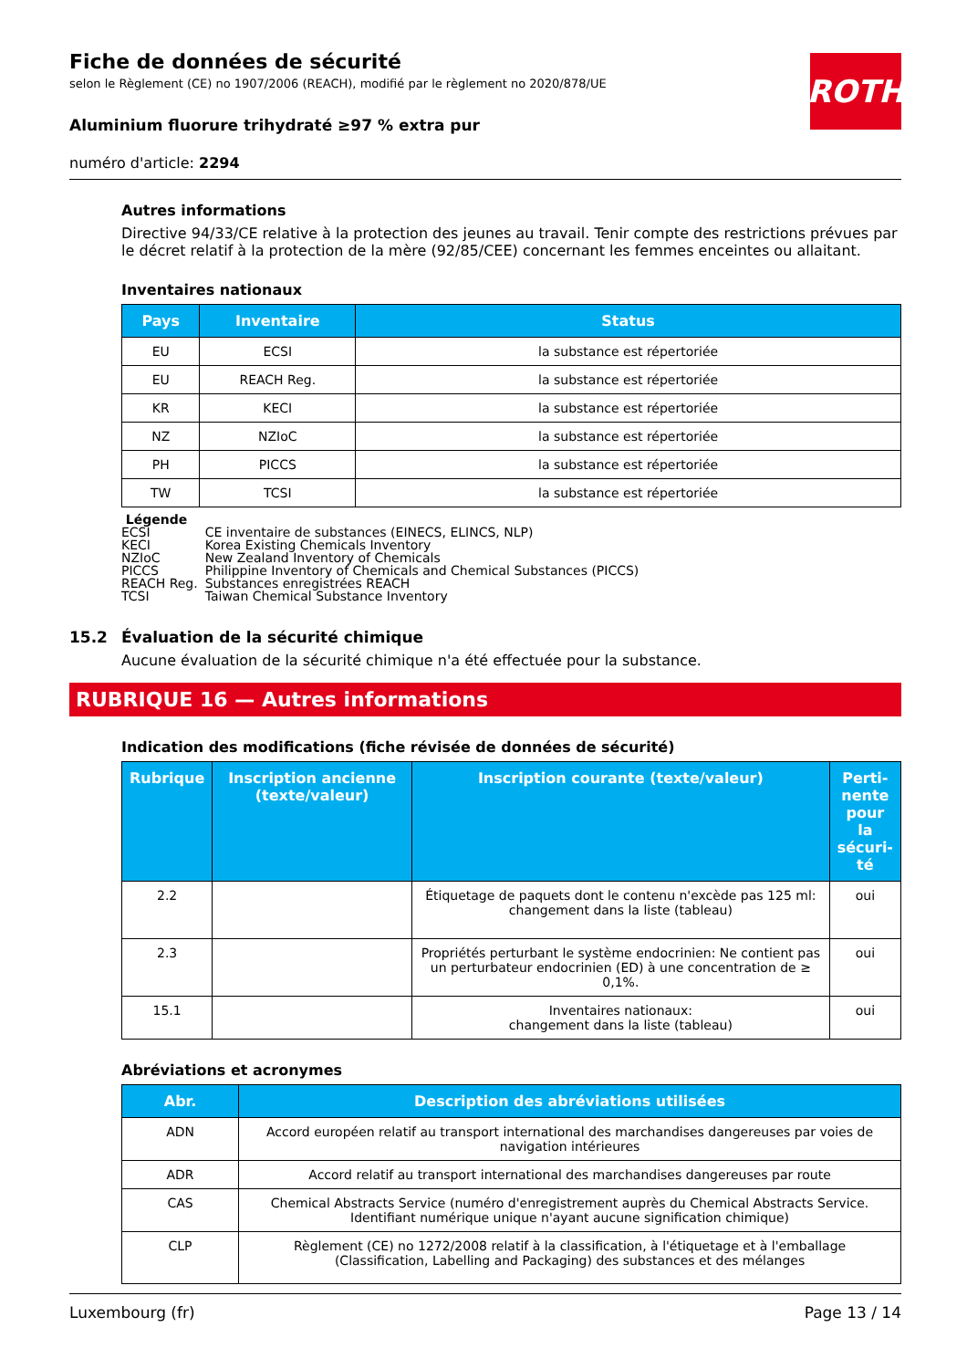ROTH
Fiche de données de sécurité
selon le Règlement (CE) no 1907/2006 (REACH), modifié par le règlement no 2020/878/UE
Aluminium fluorure trihydraté ≥97 % extra pur
numéro d'article: 2294
Autres informations
Directive 94/33/CE relative à la protection des jeunes au travail. Tenir compte des restrictions prévues par le décret relatif à la protection de la mère (92/85/CEE) concernant les femmes enceintes ou allaitant.
Inventaires nationaux
| Pays | Inventaire | Status |
| --- | --- | --- |
| EU | ECSI | la substance est répertoriée |
| EU | REACH Reg. | la substance est répertoriée |
| KR | KECI | la substance est répertoriée |
| NZ | NZIoC | la substance est répertoriée |
| PH | PICCS | la substance est répertoriée |
| TW | TCSI | la substance est répertoriée |
Légende
| ECSI | CE inventaire de substances (EINECS, ELINCS, NLP) |
| KECI | Korea Existing Chemicals Inventory |
| NZIoC | New Zealand Inventory of Chemicals |
| PICCS | Philippine Inventory of Chemicals and Chemical Substances (PICCS) |
| REACH Reg. | Substances enregistrées REACH |
| TCSI | Taiwan Chemical Substance Inventory |
15.2 Évaluation de la sécurité chimique
Aucune évaluation de la sécurité chimique n'a été effectuée pour la substance.
RUBRIQUE 16 — Autres informations
Indication des modifications (fiche révisée de données de sécurité)
| Rubrique | Inscription ancienne (texte/valeur) | Inscription courante (texte/valeur) | Perti-nente pour la sécuri-té |
| --- | --- | --- | --- |
| 2.2 | | Étiquetage de paquets dont le contenu n'excède pas 125 ml: changement dans la liste (tableau) | oui |
| 2.3 | | Propriétés perturbant le système endocrinien: Ne contient pas un perturbateur endocrinien (ED) à une concentration de ≥ 0,1%. | oui |
| 15.1 | | Inventaires nationaux: changement dans la liste (tableau) | oui |
Abréviations et acronymes
| Abr. | Description des abréviations utilisées |
| --- | --- |
| ADN | Accord européen relatif au transport international des marchandises dangereuses par voies de navigation intérieures |
| ADR | Accord relatif au transport international des marchandises dangereuses par route |
| CAS | Chemical Abstracts Service (numéro d'enregistrement auprès du Chemical Abstracts Service. Identifiant numérique unique n'ayant aucune signification chimique) |
| CLP | Règlement (CE) no 1272/2008 relatif à la classification, à l'étiquetage et à l'emballage (Classification, Labelling and Packaging) des substances et des mélanges |
Luxembourg (fr) Page 13 / 14